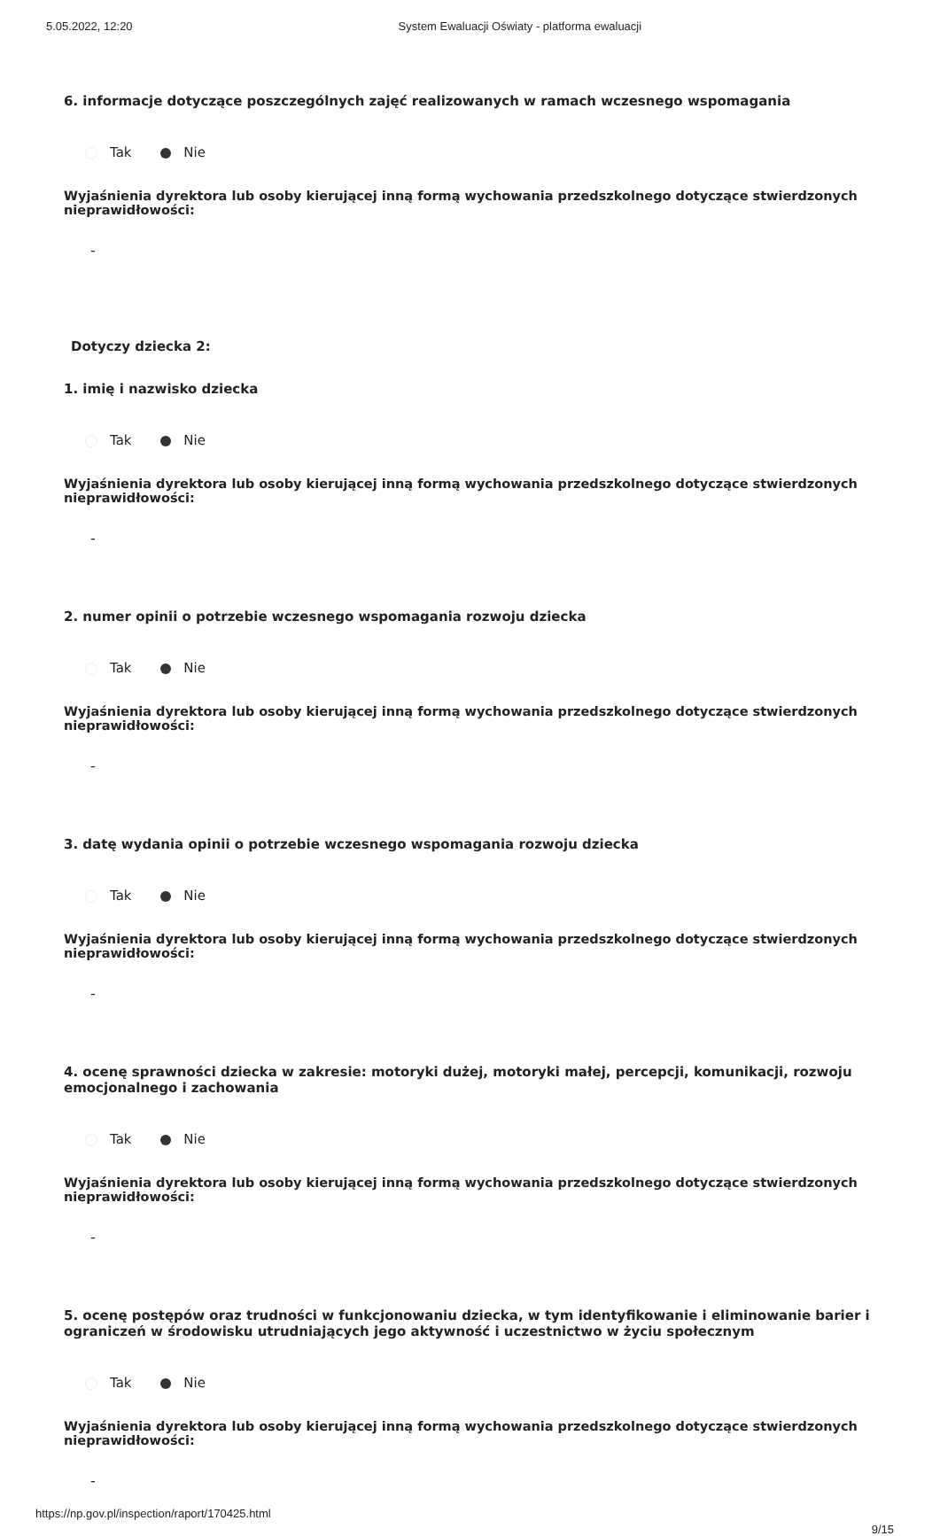5.05.2022, 12:20 System Ewaluacji Oświaty - platforma ewaluacji
6. informacje dotyczące poszczególnych zajęć realizowanych w ramach wczesnego wspomagania
Tak Nie
Wyjaśnienia dyrektora lub osoby kierującej inną formą wychowania przedszkolnego dotyczące stwierdzonych nieprawidłowości:
-
Dotyczy dziecka 2:
1. imię i nazwisko dziecka
Tak Nie
Wyjaśnienia dyrektora lub osoby kierującej inną formą wychowania przedszkolnego dotyczące stwierdzonych nieprawidłowości:
-
2. numer opinii o potrzebie wczesnego wspomagania rozwoju dziecka
Tak Nie
Wyjaśnienia dyrektora lub osoby kierującej inną formą wychowania przedszkolnego dotyczące stwierdzonych nieprawidłowości:
-
3. datę wydania opinii o potrzebie wczesnego wspomagania rozwoju dziecka
Tak Nie
Wyjaśnienia dyrektora lub osoby kierującej inną formą wychowania przedszkolnego dotyczące stwierdzonych nieprawidłowości:
-
4. ocenę sprawności dziecka w zakresie: motoryki dużej, motoryki małej, percepcji, komunikacji, rozwoju emocjonalnego i zachowania
Tak Nie
Wyjaśnienia dyrektora lub osoby kierującej inną formą wychowania przedszkolnego dotyczące stwierdzonych nieprawidłowości:
-
5. ocenę postępów oraz trudności w funkcjonowaniu dziecka, w tym identyfikowanie i eliminowanie barier i ograniczeń w środowisku utrudniających jego aktywność i uczestnictwo w życiu społecznym
Tak Nie
Wyjaśnienia dyrektora lub osoby kierującej inną formą wychowania przedszkolnego dotyczące stwierdzonych nieprawidłowości:
-
https://np.gov.pl/inspection/raport/170425.html 9/15